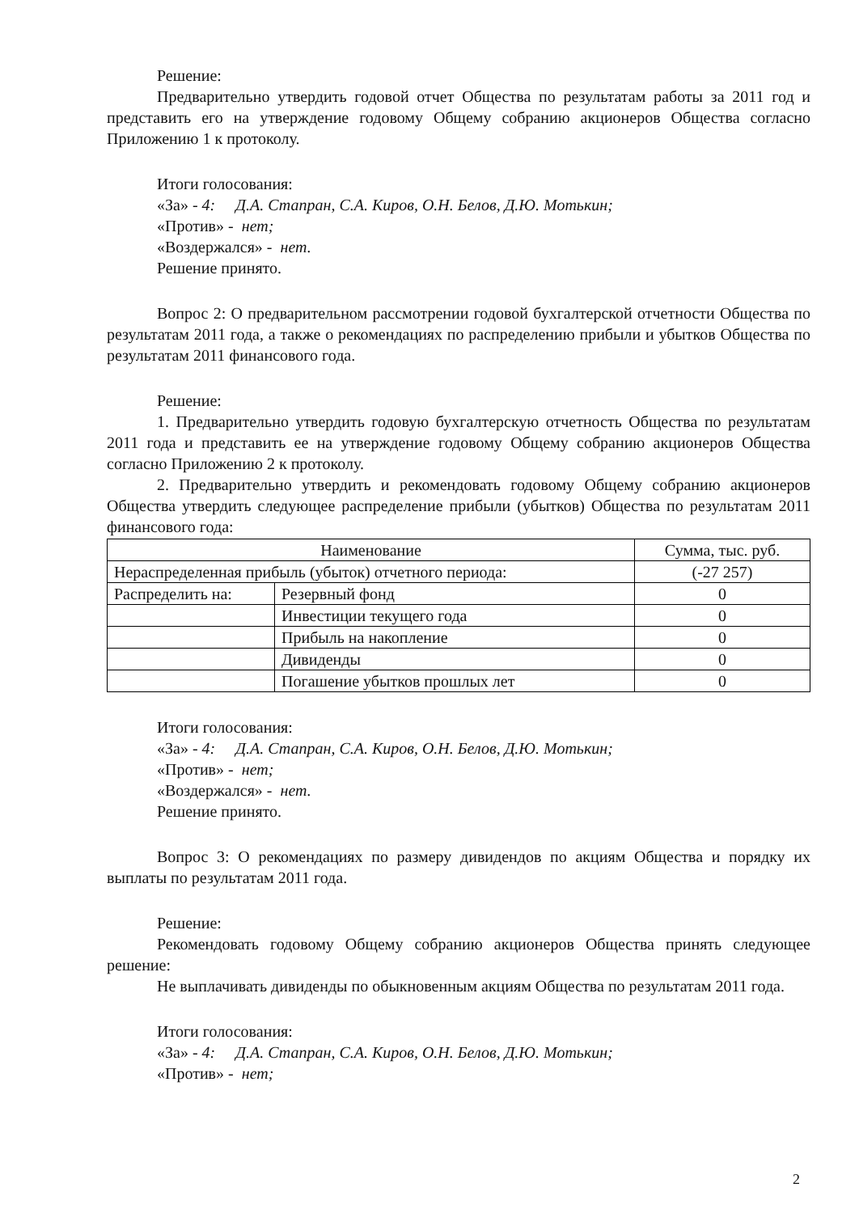Решение:
Предварительно утвердить годовой отчет Общества по результатам работы за 2011 год и представить его на утверждение годовому Общему собранию акционеров Общества согласно Приложению 1 к протоколу.
Итоги голосования:
«За» - 4: Д.А. Стапран, С.А. Киров, О.Н. Белов, Д.Ю. Мотькин;
«Против» - нет;
«Воздержался» - нет.
Решение принято.
Вопрос 2: О предварительном рассмотрении годовой бухгалтерской отчетности Общества по результатам 2011 года, а также о рекомендациях по распределению прибыли и убытков Общества по результатам 2011 финансового года.
Решение:
1. Предварительно утвердить годовую бухгалтерскую отчетность Общества по результатам 2011 года и представить ее на утверждение годовому Общему собранию акционеров Общества согласно Приложению 2 к протоколу.
2. Предварительно утвердить и рекомендовать годовому Общему собранию акционеров Общества утвердить следующее распределение прибыли (убытков) Общества по результатам 2011 финансового года:
| Наименование | | Сумма, тыс. руб. |
| --- | --- | --- |
| Нераспределенная прибыль (убыток) отчетного периода: | | (-27 257) |
| Распределить на: | Резервный фонд | 0 |
| | Инвестиции текущего года | 0 |
| | Прибыль на накопление | 0 |
| | Дивиденды | 0 |
| | Погашение убытков прошлых лет | 0 |
Итоги голосования:
«За» - 4: Д.А. Стапран, С.А. Киров, О.Н. Белов, Д.Ю. Мотькин;
«Против» - нет;
«Воздержался» - нет.
Решение принято.
Вопрос 3: О рекомендациях по размеру дивидендов по акциям Общества и порядку их выплаты по результатам 2011 года.
Решение:
Рекомендовать годовому Общему собранию акционеров Общества принять следующее решение:
Не выплачивать дивиденды по обыкновенным акциям Общества по результатам 2011 года.
Итоги голосования:
«За» - 4: Д.А. Стапран, С.А. Киров, О.Н. Белов, Д.Ю. Мотькин;
«Против» - нет;
2